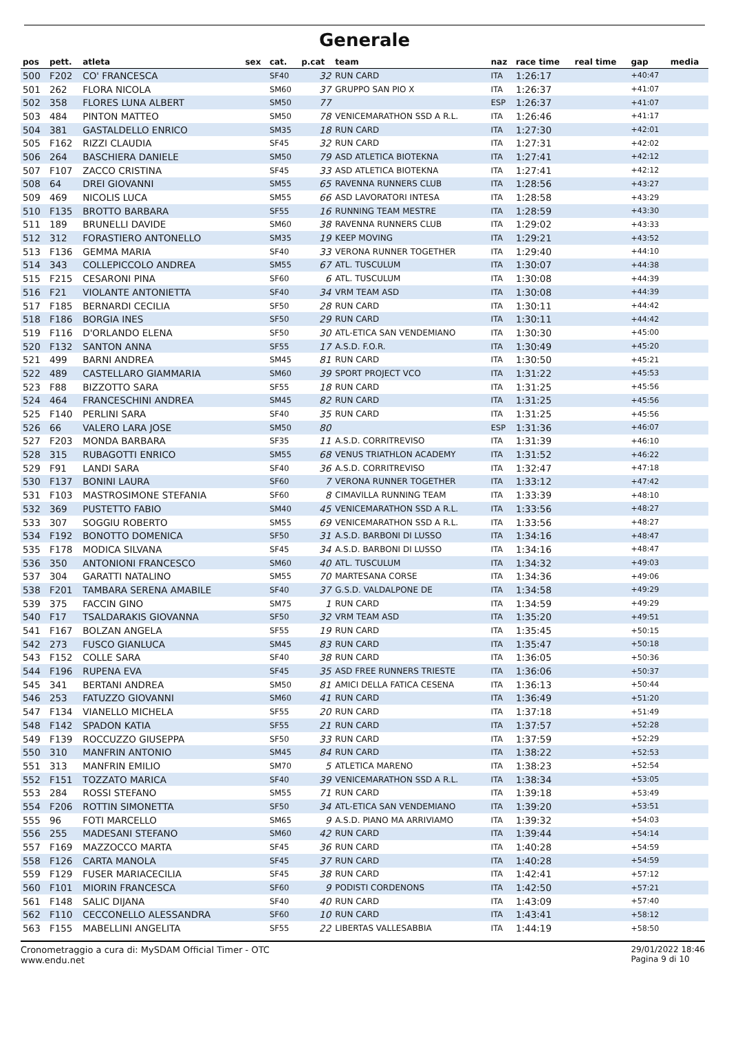Generale
| pos | pett. | atleta | sex | cat. | p.cat | team | naz | race time | real time | gap | media |
| --- | --- | --- | --- | --- | --- | --- | --- | --- | --- | --- | --- |
| 500 | F202 | CO' FRANCESCA | | SF40 | 32 | RUN CARD | ITA | 1:26:17 | | +40:47 | |
| 501 | 262 | FLORA NICOLA | | SM60 | 37 | GRUPPO SAN PIO X | ITA | 1:26:37 | | +41:07 | |
| 502 | 358 | FLORES LUNA ALBERT | | SM50 | 77 | | ESP | 1:26:37 | | +41:07 | |
| 503 | 484 | PINTON MATTEO | | SM50 | 78 | VENICEMARATHON SSD A R.L. | ITA | 1:26:46 | | +41:17 | |
| 504 | 381 | GASTALDELLO ENRICO | | SM35 | 18 | RUN CARD | ITA | 1:27:30 | | +42:01 | |
| 505 | F162 | RIZZI CLAUDIA | | SF45 | 32 | RUN CARD | ITA | 1:27:31 | | +42:02 | |
| 506 | 264 | BASCHIERA DANIELE | | SM50 | 79 | ASD ATLETICA BIOTEKNA | ITA | 1:27:41 | | +42:12 | |
| 507 | F107 | ZACCO CRISTINA | | SF45 | 33 | ASD ATLETICA BIOTEKNA | ITA | 1:27:41 | | +42:12 | |
| 508 | 64 | DREI GIOVANNI | | SM55 | 65 | RAVENNA RUNNERS CLUB | ITA | 1:28:56 | | +43:27 | |
| 509 | 469 | NICOLIS LUCA | | SM55 | 66 | ASD LAVORATORI INTESA | ITA | 1:28:58 | | +43:29 | |
| 510 | F135 | BROTTO BARBARA | | SF55 | 16 | RUNNING TEAM MESTRE | ITA | 1:28:59 | | +43:30 | |
| 511 | 189 | BRUNELLI DAVIDE | | SM60 | 38 | RAVENNA RUNNERS CLUB | ITA | 1:29:02 | | +43:33 | |
| 512 | 312 | FORASTIERO ANTONELLO | | SM35 | 19 | KEEP MOVING | ITA | 1:29:21 | | +43:52 | |
| 513 | F136 | GEMMA MARIA | | SF40 | 33 | VERONA RUNNER TOGETHER | ITA | 1:29:40 | | +44:10 | |
| 514 | 343 | COLLEPICCOLO ANDREA | | SM55 | 67 | ATL. TUSCULUM | ITA | 1:30:07 | | +44:38 | |
| 515 | F215 | CESARONI PINA | | SF60 | 6 | ATL. TUSCULUM | ITA | 1:30:08 | | +44:39 | |
| 516 | F21 | VIOLANTE ANTONIETTA | | SF40 | 34 | VRM TEAM ASD | ITA | 1:30:08 | | +44:39 | |
| 517 | F185 | BERNARDI CECILIA | | SF50 | 28 | RUN CARD | ITA | 1:30:11 | | +44:42 | |
| 518 | F186 | BORGIA INES | | SF50 | 29 | RUN CARD | ITA | 1:30:11 | | +44:42 | |
| 519 | F116 | D'ORLANDO ELENA | | SF50 | 30 | ATL-ETICA SAN VENDEMIANO | ITA | 1:30:30 | | +45:00 | |
| 520 | F132 | SANTON ANNA | | SF55 | 17 | A.S.D. F.O.R. | ITA | 1:30:49 | | +45:20 | |
| 521 | 499 | BARNI ANDREA | | SM45 | 81 | RUN CARD | ITA | 1:30:50 | | +45:21 | |
| 522 | 489 | CASTELLARO GIAMMARIA | | SM60 | 39 | SPORT PROJECT VCO | ITA | 1:31:22 | | +45:53 | |
| 523 | F88 | BIZZOTTO SARA | | SF55 | 18 | RUN CARD | ITA | 1:31:25 | | +45:56 | |
| 524 | 464 | FRANCESCHINI ANDREA | | SM45 | 82 | RUN CARD | ITA | 1:31:25 | | +45:56 | |
| 525 | F140 | PERLINI SARA | | SF40 | 35 | RUN CARD | ITA | 1:31:25 | | +45:56 | |
| 526 | 66 | VALERO LARA JOSE | | SM50 | 80 | | ESP | 1:31:36 | | +46:07 | |
| 527 | F203 | MONDA BARBARA | | SF35 | 11 | A.S.D. CORRITREVISO | ITA | 1:31:39 | | +46:10 | |
| 528 | 315 | RUBAGOTTI ENRICO | | SM55 | 68 | VENUS TRIATHLON ACADEMY | ITA | 1:31:52 | | +46:22 | |
| 529 | F91 | LANDI SARA | | SF40 | 36 | A.S.D. CORRITREVISO | ITA | 1:32:47 | | +47:18 | |
| 530 | F137 | BONINI LAURA | | SF60 | 7 | VERONA RUNNER TOGETHER | ITA | 1:33:12 | | +47:42 | |
| 531 | F103 | MASTROSIMONE STEFANIA | | SF60 | 8 | CIMAVILLA RUNNING TEAM | ITA | 1:33:39 | | +48:10 | |
| 532 | 369 | PUSTETTO FABIO | | SM40 | 45 | VENICEMARATHON SSD A R.L. | ITA | 1:33:56 | | +48:27 | |
| 533 | 307 | SOGGIU ROBERTO | | SM55 | 69 | VENICEMARATHON SSD A R.L. | ITA | 1:33:56 | | +48:27 | |
| 534 | F192 | BONOTTO DOMENICA | | SF50 | 31 | A.S.D. BARBONI DI LUSSO | ITA | 1:34:16 | | +48:47 | |
| 535 | F178 | MODICA SILVANA | | SF45 | 34 | A.S.D. BARBONI DI LUSSO | ITA | 1:34:16 | | +48:47 | |
| 536 | 350 | ANTONIONI FRANCESCO | | SM60 | 40 | ATL. TUSCULUM | ITA | 1:34:32 | | +49:03 | |
| 537 | 304 | GARATTI NATALINO | | SM55 | 70 | MARTESANA CORSE | ITA | 1:34:36 | | +49:06 | |
| 538 | F201 | TAMBARA SERENA AMABILE | | SF40 | 37 | G.S.D. VALDALPONE DE | ITA | 1:34:58 | | +49:29 | |
| 539 | 375 | FACCIN GINO | | SM75 | 1 | RUN CARD | ITA | 1:34:59 | | +49:29 | |
| 540 | F17 | TSALDARAKIS GIOVANNA | | SF50 | 32 | VRM TEAM ASD | ITA | 1:35:20 | | +49:51 | |
| 541 | F167 | BOLZAN ANGELA | | SF55 | 19 | RUN CARD | ITA | 1:35:45 | | +50:15 | |
| 542 | 273 | FUSCO GIANLUCA | | SM45 | 83 | RUN CARD | ITA | 1:35:47 | | +50:18 | |
| 543 | F152 | COLLE SARA | | SF40 | 38 | RUN CARD | ITA | 1:36:05 | | +50:36 | |
| 544 | F196 | RUPENA EVA | | SF45 | 35 | ASD FREE RUNNERS TRIESTE | ITA | 1:36:06 | | +50:37 | |
| 545 | 341 | BERTANI ANDREA | | SM50 | 81 | AMICI DELLA FATICA CESENA | ITA | 1:36:13 | | +50:44 | |
| 546 | 253 | FATUZZO GIOVANNI | | SM60 | 41 | RUN CARD | ITA | 1:36:49 | | +51:20 | |
| 547 | F134 | VIANELLO MICHELA | | SF55 | 20 | RUN CARD | ITA | 1:37:18 | | +51:49 | |
| 548 | F142 | SPADON KATIA | | SF55 | 21 | RUN CARD | ITA | 1:37:57 | | +52:28 | |
| 549 | F139 | ROCCUZZO GIUSEPPA | | SF50 | 33 | RUN CARD | ITA | 1:37:59 | | +52:29 | |
| 550 | 310 | MANFRIN ANTONIO | | SM45 | 84 | RUN CARD | ITA | 1:38:22 | | +52:53 | |
| 551 | 313 | MANFRIN EMILIO | | SM70 | 5 | ATLETICA MARENO | ITA | 1:38:23 | | +52:54 | |
| 552 | F151 | TOZZATO MARICA | | SF40 | 39 | VENICEMARATHON SSD A R.L. | ITA | 1:38:34 | | +53:05 | |
| 553 | 284 | ROSSI STEFANO | | SM55 | 71 | RUN CARD | ITA | 1:39:18 | | +53:49 | |
| 554 | F206 | ROTTIN SIMONETTA | | SF50 | 34 | ATL-ETICA SAN VENDEMIANO | ITA | 1:39:20 | | +53:51 | |
| 555 | 96 | FOTI MARCELLO | | SM65 | 9 | A.S.D. PIANO MA ARRIVIAMO | ITA | 1:39:32 | | +54:03 | |
| 556 | 255 | MADESANI STEFANO | | SM60 | 42 | RUN CARD | ITA | 1:39:44 | | +54:14 | |
| 557 | F169 | MAZZOCCO MARTA | | SF45 | 36 | RUN CARD | ITA | 1:40:28 | | +54:59 | |
| 558 | F126 | CARTA MANOLA | | SF45 | 37 | RUN CARD | ITA | 1:40:28 | | +54:59 | |
| 559 | F129 | FUSER MARIACECILIA | | SF45 | 38 | RUN CARD | ITA | 1:42:41 | | +57:12 | |
| 560 | F101 | MIORIN FRANCESCA | | SF60 | 9 | PODISTI CORDENONS | ITA | 1:42:50 | | +57:21 | |
| 561 | F148 | SALIC DIJANA | | SF40 | 40 | RUN CARD | ITA | 1:43:09 | | +57:40 | |
| 562 | F110 | CECCONELLO ALESSANDRA | | SF60 | 10 | RUN CARD | ITA | 1:43:41 | | +58:12 | |
| 563 | F155 | MABELLINI ANGELITA | | SF55 | 22 | LIBERTAS VALLESABBIA | ITA | 1:44:19 | | +58:50 | |
Cronometraggio a cura di: MySDAM Official Timer - OTC
www.endu.net
29/01/2022 18:46
Pagina 9 di 10